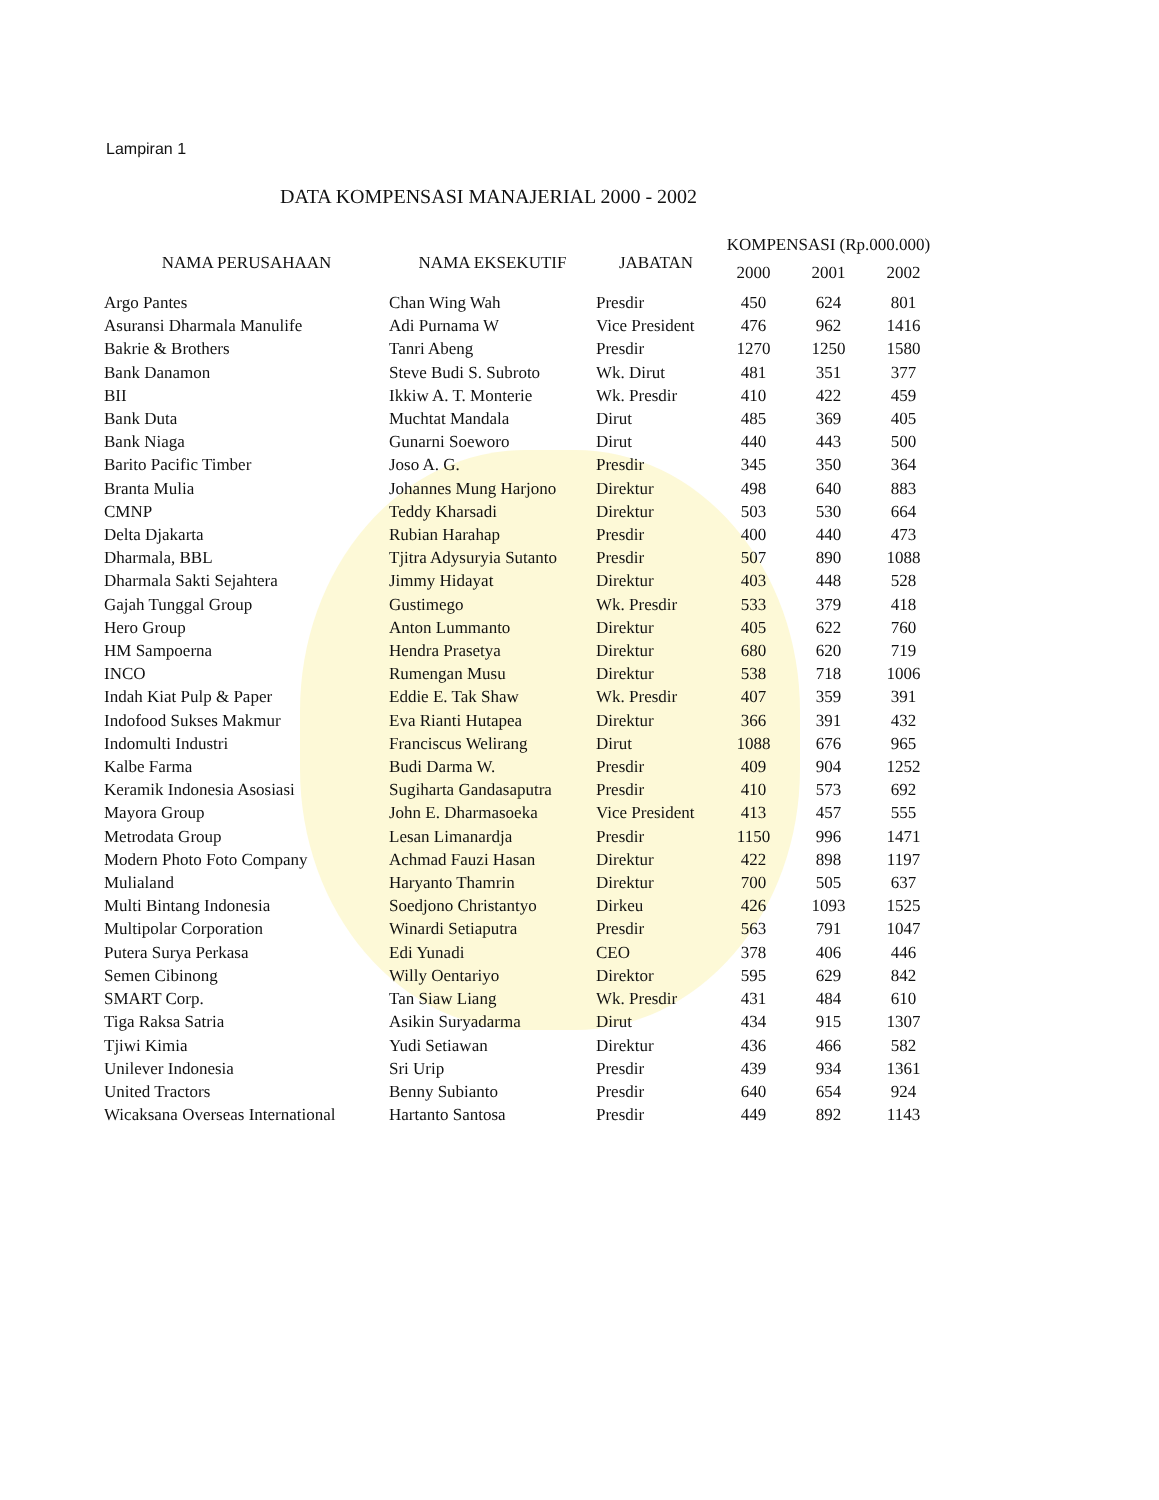Lampiran 1
DATA KOMPENSASI MANAJERIAL 2000 - 2002
| NAMA PERUSAHAAN | NAMA EKSEKUTIF | JABATAN | KOMPENSASI (Rp.000.000) | | |
| --- | --- | --- | --- | --- | --- |
| | | | 2000 | 2001 | 2002 |
| Argo Pantes | Chan Wing Wah | Presdir | 450 | 624 | 801 |
| Asuransi Dharmala Manulife | Adi Purnama W | Vice President | 476 | 962 | 1416 |
| Bakrie & Brothers | Tanri Abeng | Presdir | 1270 | 1250 | 1580 |
| Bank Danamon | Steve Budi S. Subroto | Wk. Dirut | 481 | 351 | 377 |
| BII | Ikkiw A. T. Monterie | Wk. Presdir | 410 | 422 | 459 |
| Bank Duta | Muchtat Mandala | Dirut | 485 | 369 | 405 |
| Bank Niaga | Gunarni Soeworo | Dirut | 440 | 443 | 500 |
| Barito Pacific Timber | Joso A. G. | Presdir | 345 | 350 | 364 |
| Branta Mulia | Johannes Mung Harjono | Direktur | 498 | 640 | 883 |
| CMNP | Teddy Kharsadi | Direktur | 503 | 530 | 664 |
| Delta Djakarta | Rubian Harahap | Presdir | 400 | 440 | 473 |
| Dharmala, BBL | Tjitra Adysuryia Sutanto | Presdir | 507 | 890 | 1088 |
| Dharmala Sakti Sejahtera | Jimmy Hidayat | Direktur | 403 | 448 | 528 |
| Gajah Tunggal Group | Gustimego | Wk. Presdir | 533 | 379 | 418 |
| Hero Group | Anton Lummanto | Direktur | 405 | 622 | 760 |
| HM Sampoerna | Hendra Prasetya | Direktur | 680 | 620 | 719 |
| INCO | Rumengan Musu | Direktur | 538 | 718 | 1006 |
| Indah Kiat Pulp & Paper | Eddie E. Tak Shaw | Wk. Presdir | 407 | 359 | 391 |
| Indofood Sukses Makmur | Eva Rianti Hutapea | Direktur | 366 | 391 | 432 |
| Indomulti Industri | Franciscus Welirang | Dirut | 1088 | 676 | 965 |
| Kalbe Farma | Budi Darma W. | Presdir | 409 | 904 | 1252 |
| Keramik Indonesia Asosiasi | Sugiharta Gandasaputra | Presdir | 410 | 573 | 692 |
| Mayora Group | John E. Dharmasoeka | Vice President | 413 | 457 | 555 |
| Metrodata Group | Lesan Limanardja | Presdir | 1150 | 996 | 1471 |
| Modern Photo Foto Company | Achmad Fauzi Hasan | Direktur | 422 | 898 | 1197 |
| Mulialand | Haryanto Thamrin | Direktur | 700 | 505 | 637 |
| Multi Bintang Indonesia | Soedjono Christantyo | Dirkeu | 426 | 1093 | 1525 |
| Multipolar Corporation | Winardi Setiaputra | Presdir | 563 | 791 | 1047 |
| Putera Surya Perkasa | Edi Yunadi | CEO | 378 | 406 | 446 |
| Semen Cibinong | Willy Oentariyo | Direktor | 595 | 629 | 842 |
| SMART Corp. | Tan Siaw Liang | Wk. Presdir | 431 | 484 | 610 |
| Tiga Raksa Satria | Asikin Suryadarma | Dirut | 434 | 915 | 1307 |
| Tjiwi Kimia | Yudi Setiawan | Direktur | 436 | 466 | 582 |
| Unilever Indonesia | Sri Urip | Presdir | 439 | 934 | 1361 |
| United Tractors | Benny Subianto | Presdir | 640 | 654 | 924 |
| Wicaksana Overseas International | Hartanto Santosa | Presdir | 449 | 892 | 1143 |